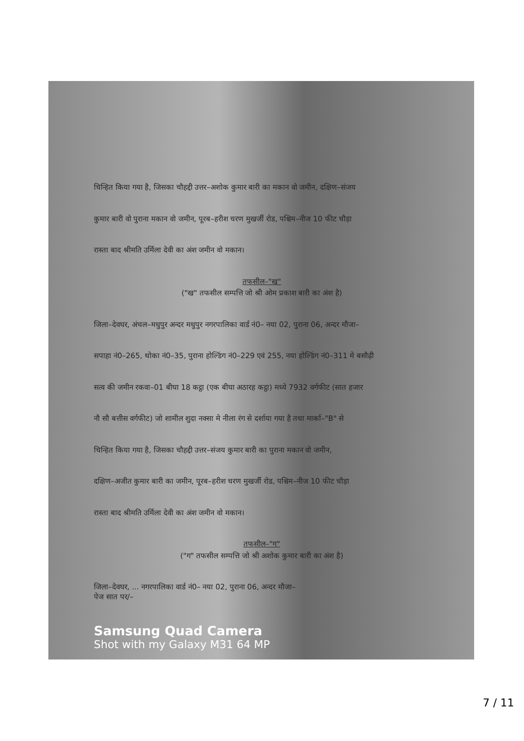चिन्हित किया गया है, जिसका चौहद्दी उत्तर–अशोक कुमार बारी का मकान वो जमीन, दक्षिण–संजय
कुमार बारी वो पुराना मकान वो जमीन, पूरब–हरीश चरण मुखर्जी रोड, पश्चिम–नीज 10 फीट चौड़ा
रास्ता बाद श्रीमति उर्मिला देवी का अंश जमीन वो मकान।
तफसील–"ख"
("ख" तफसील सम्पत्ति जो श्री ओम प्रकाश बारी का अंश है)
जिला–देवघर, अंचल–मधुपुर अन्दर मधुपुर नगरपालिका वार्ड नं0– नया 02, पुराना 06, अन्दर मौजा–
सपाहा नं0–265, थोका नं0–35, पुराना होल्डिंग नं0–229 एवं 255, नया होल्डिंग नं0–311 मे बसौढ़ी
सत्व की जमीन रकवा–01 बीघा 18 कट्ठा (एक बीघा अठारह कट्ठा) मध्ये 7932 वर्गफीट (सात हजार
नौ सौ बत्तीस वर्गफीट) जो शामील शुदा नक्सा मे नीला रंग से दर्शाया गया है तथा मार्का–"B" से
चिन्हित किया गया है, जिसका चौहद्दी उत्तर–संजय कुमार बारी का पुराना मकान वो जमीन,
दक्षिण–अजीत कुमार बारी का जमीन, पूरब–हरीश चरण मुखर्जी रोड, पश्चिम–नीज 10 फीट चौड़ा
रास्ता बाद श्रीमति उर्मिला देवी का अंश जमीन वो मकान।
तफसील–"ग"
("ग" तफसील सम्पत्ति जो श्री अशोक कुमार बारी का अंश है)
जिला–देवघर, ... नगरपालिका वार्ड नं0– नया 02, पुराना 06, अन्दर मौजा–
पेज सात पर/–
Samsung Quad Camera
Shot with my Galaxy M31 64 MP
7 / 11